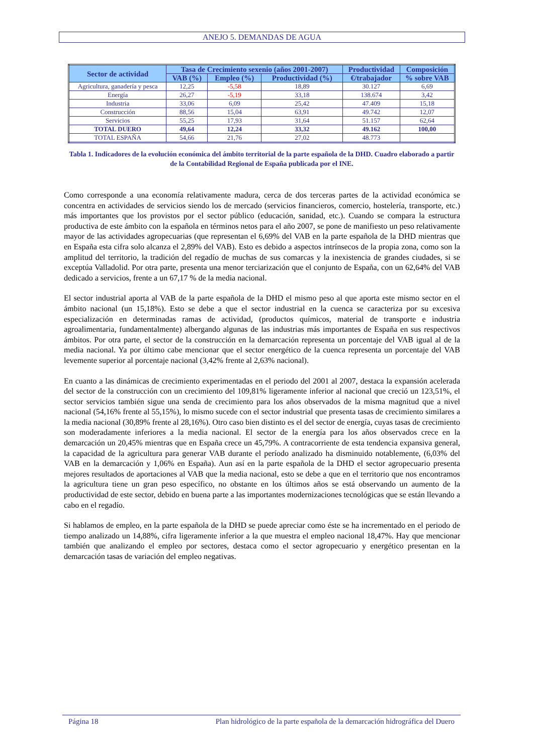ANEJO 5. DEMANDAS DE AGUA
| Sector de actividad | Tasa de Crecimiento sexenio (años 2001-2007) | | | Productividad | Composición |
| --- | --- | --- | --- | --- | --- |
| | VAB (%) | Empleo (%) | Productividad (%) | €/trabajador | % sobre VAB |
| Agricultura, ganadería y pesca | 12,25 | -5,58 | 18,89 | 30.127 | 6,69 |
| Energía | 26,27 | -5,19 | 33,18 | 138.674 | 3,42 |
| Industria | 33,06 | 6,09 | 25,42 | 47.409 | 15,18 |
| Construcción | 88,56 | 15,04 | 63,91 | 49.742 | 12,07 |
| Servicios | 55,25 | 17,93 | 31,64 | 51.157 | 62,64 |
| TOTAL DUERO | 49,64 | 12,24 | 33,32 | 49.162 | 100,00 |
| TOTAL ESPAÑA | 54,66 | 21,76 | 27,02 | 48.773 | |
Tabla 1. Indicadores de la evolución económica del ámbito territorial de la parte española de la DHD. Cuadro elaborado a partir de la Contabilidad Regional de España publicada por el INE.
Como corresponde a una economía relativamente madura, cerca de dos terceras partes de la actividad económica se concentra en actividades de servicios siendo los de mercado (servicios financieros, comercio, hostelería, transporte, etc.) más importantes que los provistos por el sector público (educación, sanidad, etc.). Cuando se compara la estructura productiva de este ámbito con la española en términos netos para el año 2007, se pone de manifiesto un peso relativamente mayor de las actividades agropecuarias (que representan el 6,69% del VAB en la parte española de la DHD mientras que en España esta cifra solo alcanza el 2,89% del VAB). Esto es debido a aspectos intrínsecos de la propia zona, como son la amplitud del territorio, la tradición del regadío de muchas de sus comarcas y la inexistencia de grandes ciudades, si se exceptúa Valladolid. Por otra parte, presenta una menor terciarización que el conjunto de España, con un 62,64% del VAB dedicado a servicios, frente a un 67,17 % de la media nacional.
El sector industrial aporta al VAB de la parte española de la DHD el mismo peso al que aporta este mismo sector en el ámbito nacional (un 15,18%). Esto se debe a que el sector industrial en la cuenca se caracteriza por su excesiva especialización en determinadas ramas de actividad, (productos químicos, material de transporte e industria agroalimentaria, fundamentalmente) albergando algunas de las industrias más importantes de España en sus respectivos ámbitos. Por otra parte, el sector de la construcción en la demarcación representa un porcentaje del VAB igual al de la media nacional. Ya por último cabe mencionar que el sector energético de la cuenca representa un porcentaje del VAB levemente superior al porcentaje nacional (3,42% frente al 2,63% nacional).
En cuanto a las dinámicas de crecimiento experimentadas en el periodo del 2001 al 2007, destaca la expansión acelerada del sector de la construcción con un crecimiento del 109,81% ligeramente inferior al nacional que creció un 123,51%, el sector servicios también sigue una senda de crecimiento para los años observados de la misma magnitud que a nivel nacional (54,16% frente al 55,15%), lo mismo sucede con el sector industrial que presenta tasas de crecimiento similares a la media nacional (30,89% frente al 28,16%). Otro caso bien distinto es el del sector de energía, cuyas tasas de crecimiento son moderadamente inferiores a la media nacional. El sector de la energía para los años observados crece en la demarcación un 20,45% mientras que en España crece un 45,79%. A contracorriente de esta tendencia expansiva general, la capacidad de la agricultura para generar VAB durante el período analizado ha disminuido notablemente, (6,03% del VAB en la demarcación y 1,06% en España). Aun así en la parte española de la DHD el sector agropecuario presenta mejores resultados de aportaciones al VAB que la media nacional, esto se debe a que en el territorio que nos encontramos la agricultura tiene un gran peso específico, no obstante en los últimos años se está observando un aumento de la productividad de este sector, debido en buena parte a las importantes modernizaciones tecnológicas que se están llevando a cabo en el regadío.
Si hablamos de empleo, en la parte española de la DHD se puede apreciar como éste se ha incrementado en el periodo de tiempo analizado un 14,88%, cifra ligeramente inferior a la que muestra el empleo nacional 18,47%. Hay que mencionar también que analizando el empleo por sectores, destaca como el sector agropecuario y energético presentan en la demarcación tasas de variación del empleo negativas.
Página 18 Plan hidrológico de la parte española de la demarcación hidrográfica del Duero